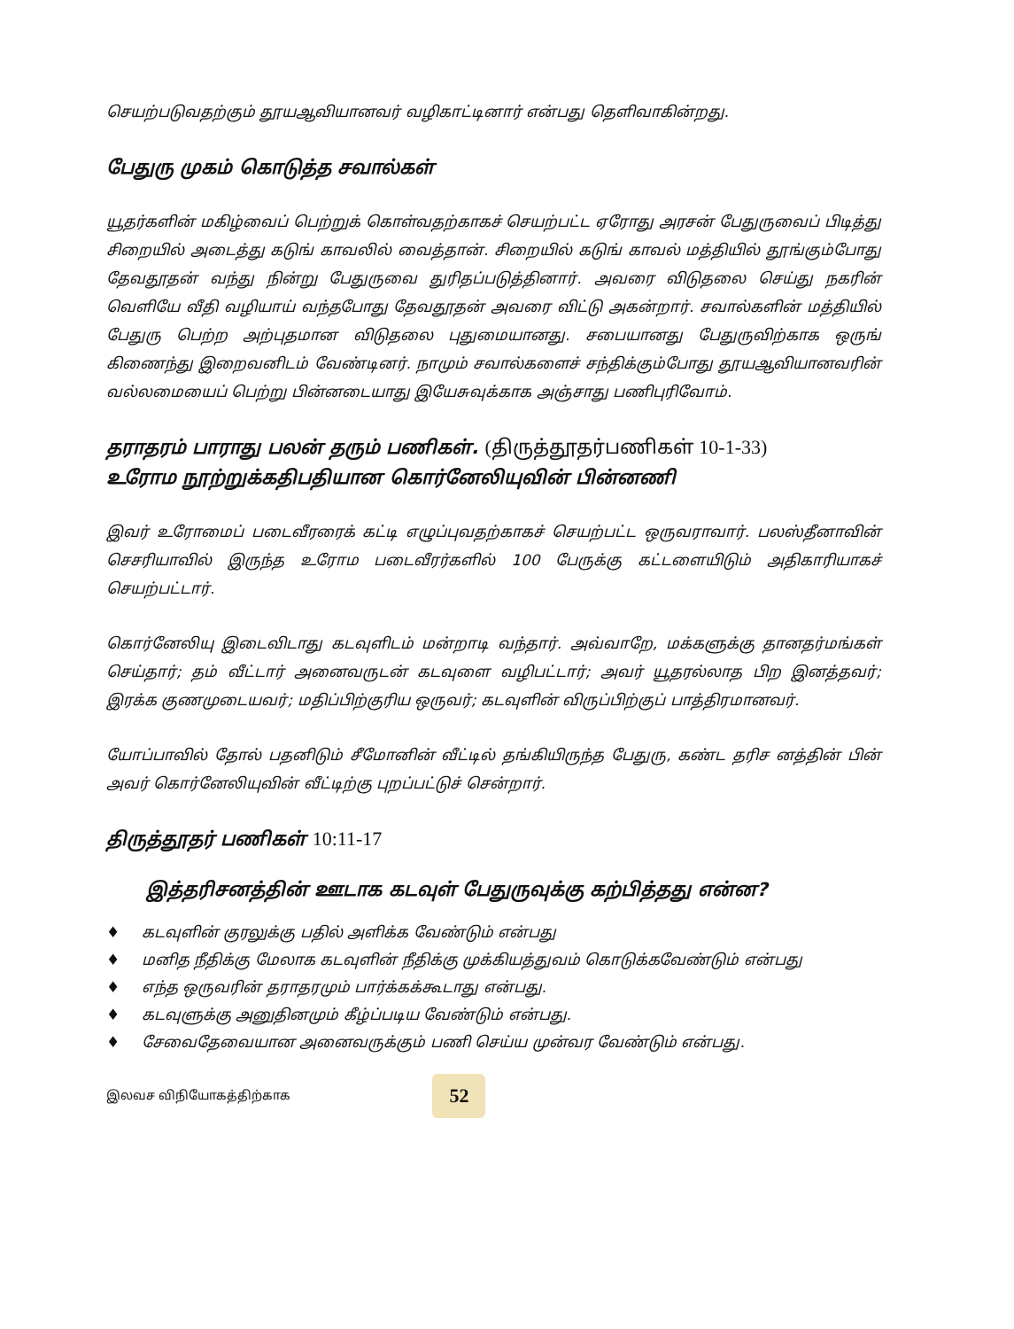செயற்படுவதற்கும் தூயஆவியானவர் வழிகாட்டினார் என்பது தெளிவாகின்றது.
பேதுரு முகம் கொடுத்த சவால்கள்
யூதர்களின் மகிழ்வைப் பெற்றுக் கொள்வதற்காகச் செயற்பட்ட ஏரோது அரசன் பேதுருவைப் பிடித்து சிறையில் அடைத்து கடுங் காவலில் வைத்தான். சிறையில் கடுங் காவல் மத்தியில் தூங்கும்போது தேவதூதன் வந்து நின்று பேதுருவை துரிதப்படுத்தினார். அவரை விடுதலை செய்து நகரின் வெளியே வீதி வழியாய் வந்தபோது தேவதூதன் அவரை விட்டு அகன்றார். சவால்களின் மத்தியில் பேதுரு பெற்ற அற்புதமான விடுதலை புதுமையானது. சபையானது பேதுருவிற்காக ஒருங் கிணைந்து இறைவனிடம் வேண்டினர். நாமும் சவால்களைச் சந்திக்கும்போது தூயஆவியானவரின் வல்லமையைப் பெற்று பின்னடையாது இயேசுவுக்காக அஞ்சாது பணிபுரிவோம்.
தராதரம் பாராது பலன் தரும் பணிகள். (திருத்தூதர்பணிகள் 10-1-33)
உரோம நூற்றுக்கதிபதியான கொர்னேலியுவின் பின்னணி
இவர் உரோமைப் படைவீரரைக் கட்டி எழுப்புவதற்காகச் செயற்பட்ட ஒருவராவார். பலஸ்தீனாவின் செசரியாவில் இருந்த உரோம படைவீரர்களில் 100 பேருக்கு கட்டளையிடும் அதிகாரியாகச் செயற்பட்டார்.
கொர்னேலியு இடைவிடாது கடவுளிடம் மன்றாடி வந்தார். அவ்வாறே, மக்களுக்கு தானதர்மங்கள் செய்தார்; தம் வீட்டார் அனைவருடன் கடவுளை வழிபட்டார்; அவர் யூதரல்லாத பிற இனத்தவர்; இரக்க குணமுடையவர்; மதிப்பிற்குரிய ஒருவர்; கடவுளின் விருப்பிற்குப் பாத்திரமானவர்.
யோப்பாவில் தோல் பதனிடும் சீமோனின் வீட்டில் தங்கியிருந்த பேதுரு, கண்ட தரிச னத்தின் பின் அவர் கொர்னேலியுவின் வீட்டிற்கு புறப்பட்டுச் சென்றார்.
திருத்தூதர் பணிகள் 10:11-17
இத்தரிசனத்தின் ஊடாக கடவுள் பேதுருவுக்கு கற்பித்தது என்ன?
♦ கடவுளின் குரலுக்கு பதில் அளிக்க வேண்டும் என்பது
♦ மனித நீதிக்கு மேலாக கடவுளின் நீதிக்கு முக்கியத்துவம் கொடுக்கவேண்டும் என்பது
♦ எந்த ஒருவரின் தராதரமும் பார்க்கக்கூடாது என்பது.
♦ கடவுளுக்கு அனுதினமும் கீழ்ப்படிய வேண்டும் என்பது.
♦ சேவைதேவையான அனைவருக்கும் பணி செய்ய முன்வர வேண்டும் என்பது.
இலவச விநியோகத்திற்காக
52